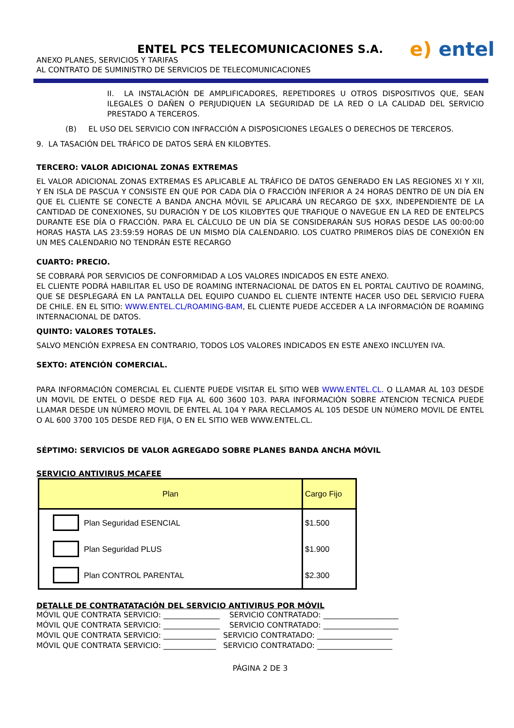ENTEL PCS TELECOMUNICACIONES S.A.
ANEXO PLANES, SERVICIOS Y TARIFAS
AL CONTRATO DE SUMINISTRO DE SERVICIOS DE TELECOMUNICACIONES
e) entel
II. LA INSTALACIÓN DE AMPLIFICADORES, REPETIDORES U OTROS DISPOSITIVOS QUE, SEAN ILEGALES O DAÑEN O PERJUDIQUEN LA SEGURIDAD DE LA RED O LA CALIDAD DEL SERVICIO PRESTADO A TERCEROS.
(B) EL USO DEL SERVICIO CON INFRACCIÓN A DISPOSICIONES LEGALES O DERECHOS DE TERCEROS.
9. LA TASACIÓN DEL TRÁFICO DE DATOS SERÁ EN KILOBYTES.
TERCERO: VALOR ADICIONAL ZONAS EXTREMAS
EL VALOR ADICIONAL ZONAS EXTREMAS ES APLICABLE AL TRÁFICO DE DATOS GENERADO EN LAS REGIONES XI Y XII, Y EN ISLA DE PASCUA Y CONSISTE EN QUE POR CADA DÍA O FRACCIÓN INFERIOR A 24 HORAS DENTRO DE UN DÍA EN QUE EL CLIENTE SE CONECTE A BANDA ANCHA MÓVIL SE APLICARÁ UN RECARGO DE $XX, INDEPENDIENTE DE LA CANTIDAD DE CONEXIONES, SU DURACIÓN Y DE LOS KILOBYTES QUE TRAFIQUE O NAVEGUE EN LA RED DE ENTELPCS DURANTE ESE DÍA O FRACCIÓN. PARA EL CÁLCULO DE UN DÍA SE CONSIDERARÁN SUS HORAS DESDE LAS 00:00:00 HORAS HASTA LAS 23:59:59 HORAS DE UN MISMO DÍA CALENDARIO. LOS CUATRO PRIMEROS DÍAS DE CONEXIÓN EN UN MES CALENDARIO NO TENDRÁN ESTE RECARGO
CUARTO: PRECIO.
SE COBRARÁ POR SERVICIOS DE CONFORMIDAD A LOS VALORES INDICADOS EN ESTE ANEXO.
EL CLIENTE PODRÁ HABILITAR EL USO DE ROAMING INTERNACIONAL DE DATOS EN EL PORTAL CAUTIVO DE ROAMING, QUE SE DESPLEGARÁ EN LA PANTALLA DEL EQUIPO CUANDO EL CLIENTE INTENTE HACER USO DEL SERVICIO FUERA DE CHILE. EN EL SITIO: WWW.ENTEL.CL/ROAMING-BAM, EL CLIENTE PUEDE ACCEDER A LA INFORMACIÓN DE ROAMING INTERNACIONAL DE DATOS.
QUINTO: VALORES TOTALES.
SALVO MENCIÓN EXPRESA EN CONTRARIO, TODOS LOS VALORES INDICADOS EN ESTE ANEXO INCLUYEN IVA.
SEXTO: ATENCIÓN COMERCIAL.
PARA INFORMACIÓN COMERCIAL EL CLIENTE PUEDE VISITAR EL SITIO WEB WWW.ENTEL.CL. O LLAMAR AL 103 DESDE UN MOVIL DE ENTEL O DESDE RED FIJA AL 600 3600 103. PARA INFORMACIÓN SOBRE ATENCION TECNICA PUEDE LLAMAR DESDE UN NÚMERO MOVIL DE ENTEL AL 104 Y PARA RECLAMOS AL 105 DESDE UN NÚMERO MOVIL DE ENTEL O AL 600 3700 105 DESDE RED FIJA, O EN EL SITIO WEB WWW.ENTEL.CL.
SÉPTIMO: SERVICIOS DE VALOR AGREGADO SOBRE PLANES BANDA ANCHA MÓVIL
SERVICIO ANTIVIRUS MCAFEE
| Plan | | Cargo Fijo |
| | Plan Seguridad ESENCIAL | $1.500 |
| | Plan Seguridad PLUS | $1.900 |
| | Plan CONTROL PARENTAL | $2.300 |
DETALLE DE CONTRATATACIÓN DEL SERVICIO ANTIVIRUS POR MÓVIL
MÓVIL QUE CONTRATA SERVICIO: _______________ SERVICIO CONTRATADO: ____________________ MÓVIL QUE CONTRATA SERVICIO: _______________ SERVICIO CONTRATADO: ____________________ MÓVIL QUE CONTRATA SERVICIO: ______________ SERVICIO CONTRATADO: ____________________ MÓVIL QUE CONTRATA SERVICIO: ______________ SERVICIO CONTRATADO: ____________________
PÁGINA 2 DE 3